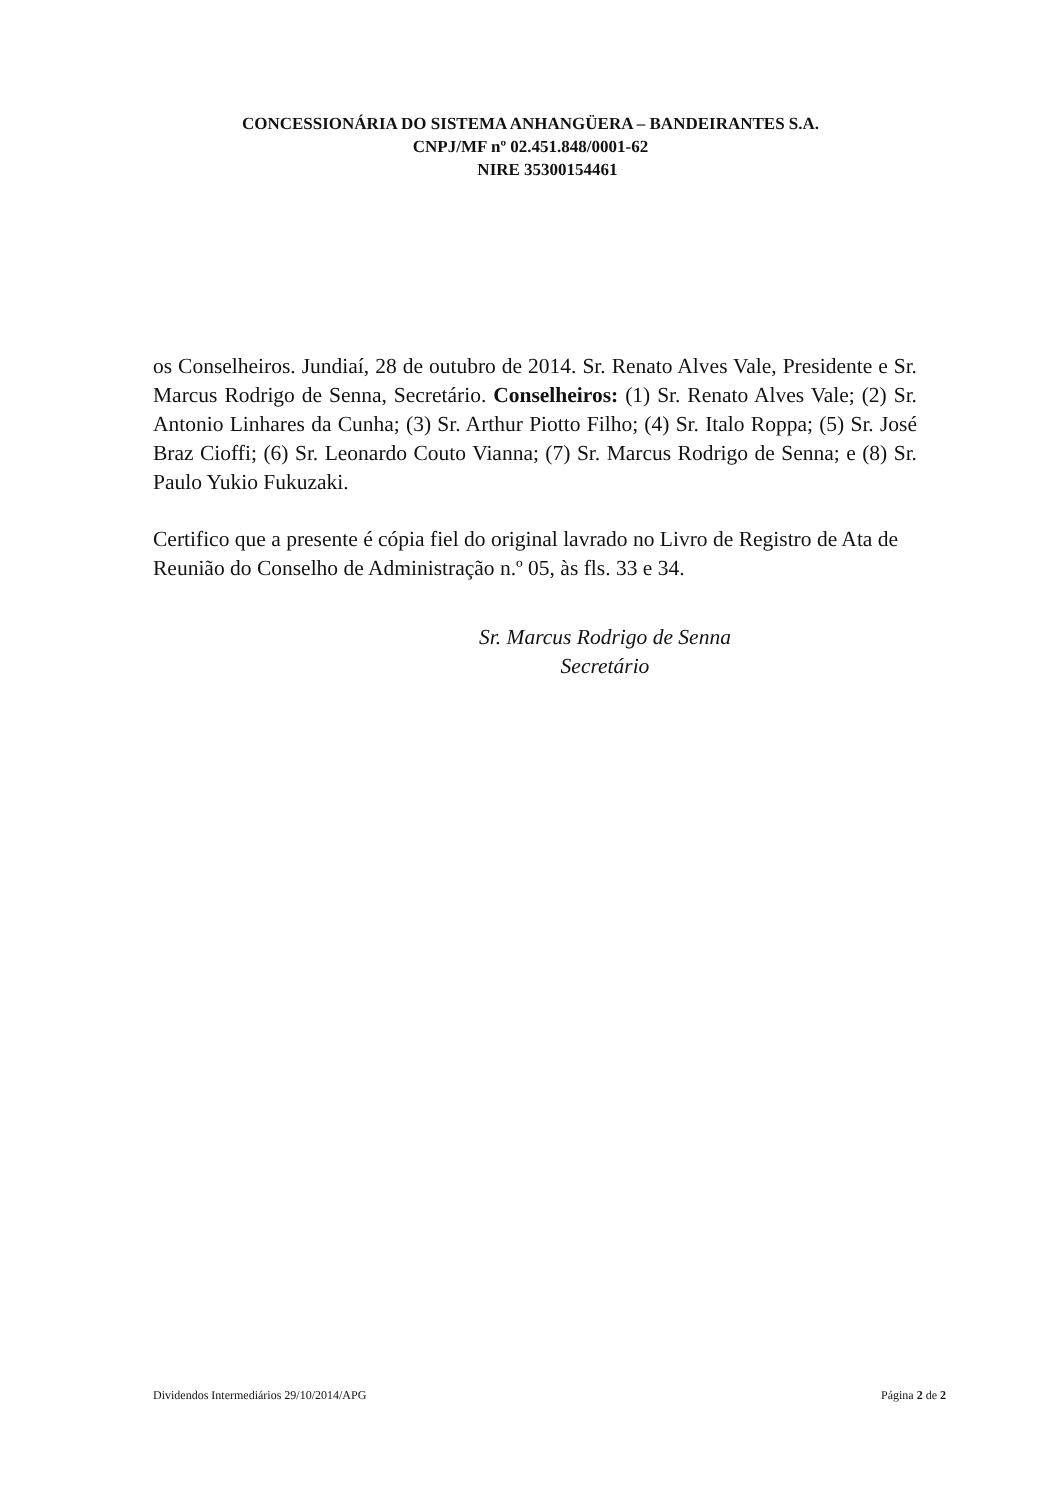CONCESSIONÁRIA DO SISTEMA ANHANGÜERA – BANDEIRANTES S.A.
CNPJ/MF nº 02.451.848/0001-62
NIRE 35300154461
os Conselheiros. Jundiaí, 28 de outubro de 2014. Sr. Renato Alves Vale, Presidente e Sr. Marcus Rodrigo de Senna, Secretário. Conselheiros: (1) Sr. Renato Alves Vale; (2) Sr. Antonio Linhares da Cunha; (3) Sr. Arthur Piotto Filho; (4) Sr. Italo Roppa; (5) Sr. José Braz Cioffi; (6) Sr. Leonardo Couto Vianna; (7) Sr. Marcus Rodrigo de Senna; e (8) Sr. Paulo Yukio Fukuzaki.
Certifico que a presente é cópia fiel do original lavrado no Livro de Registro de Ata de Reunião do Conselho de Administração n.º 05, às fls. 33 e 34.
Sr. Marcus Rodrigo de Senna
Secretário
Dividendos Intermediários 29/10/2014/APG Página 2 de 2